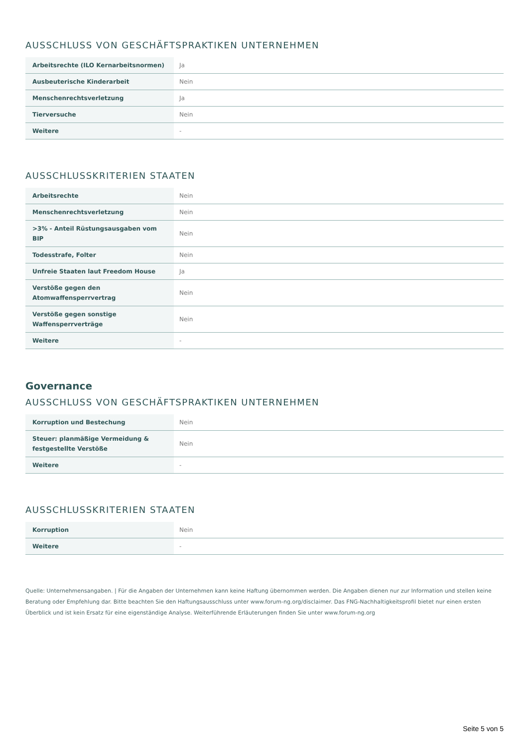AUSSCHLUSS VON GESCHÄFTSPRAKTIKEN UNTERNEHMEN
| Arbeitsrechte (ILO Kernarbeitsnormen) | Ja |
| Ausbeuterische Kinderarbeit | Nein |
| Menschenrechtsverletzung | Ja |
| Tierversuche | Nein |
| Weitere | - |
AUSSCHLUSSKRITERIEN STAATEN
| Arbeitsrechte | Nein |
| Menschenrechtsverletzung | Nein |
| >3% - Anteil Rüstungsausgaben vom BIP | Nein |
| Todesstrafe, Folter | Nein |
| Unfreie Staaten laut Freedom House | Ja |
| Verstöße gegen den Atomwaffensperrvertrag | Nein |
| Verstöße gegen sonstige Waffensperrverträge | Nein |
| Weitere | - |
Governance
AUSSCHLUSS VON GESCHÄFTSPRAKTIKEN UNTERNEHMEN
| Korruption und Bestechung | Nein |
| Steuer: planmäßige Vermeidung & festgestellte Verstöße | Nein |
| Weitere | - |
AUSSCHLUSSKRITERIEN STAATEN
| Korruption | Nein |
| Weitere | - |
Quelle: Unternehmensangaben. | Für die Angaben der Unternehmen kann keine Haftung übernommen werden. Die Angaben dienen nur zur Information und stellen keine Beratung oder Empfehlung dar. Bitte beachten Sie den Haftungsausschluss unter www.forum-ng.org/disclaimer. Das FNG-Nachhaltigkeitsprofil bietet nur einen ersten Überblick und ist kein Ersatz für eine eigenständige Analyse. Weiterführende Erläuterungen finden Sie unter www.forum-ng.org
Seite 5 von 5